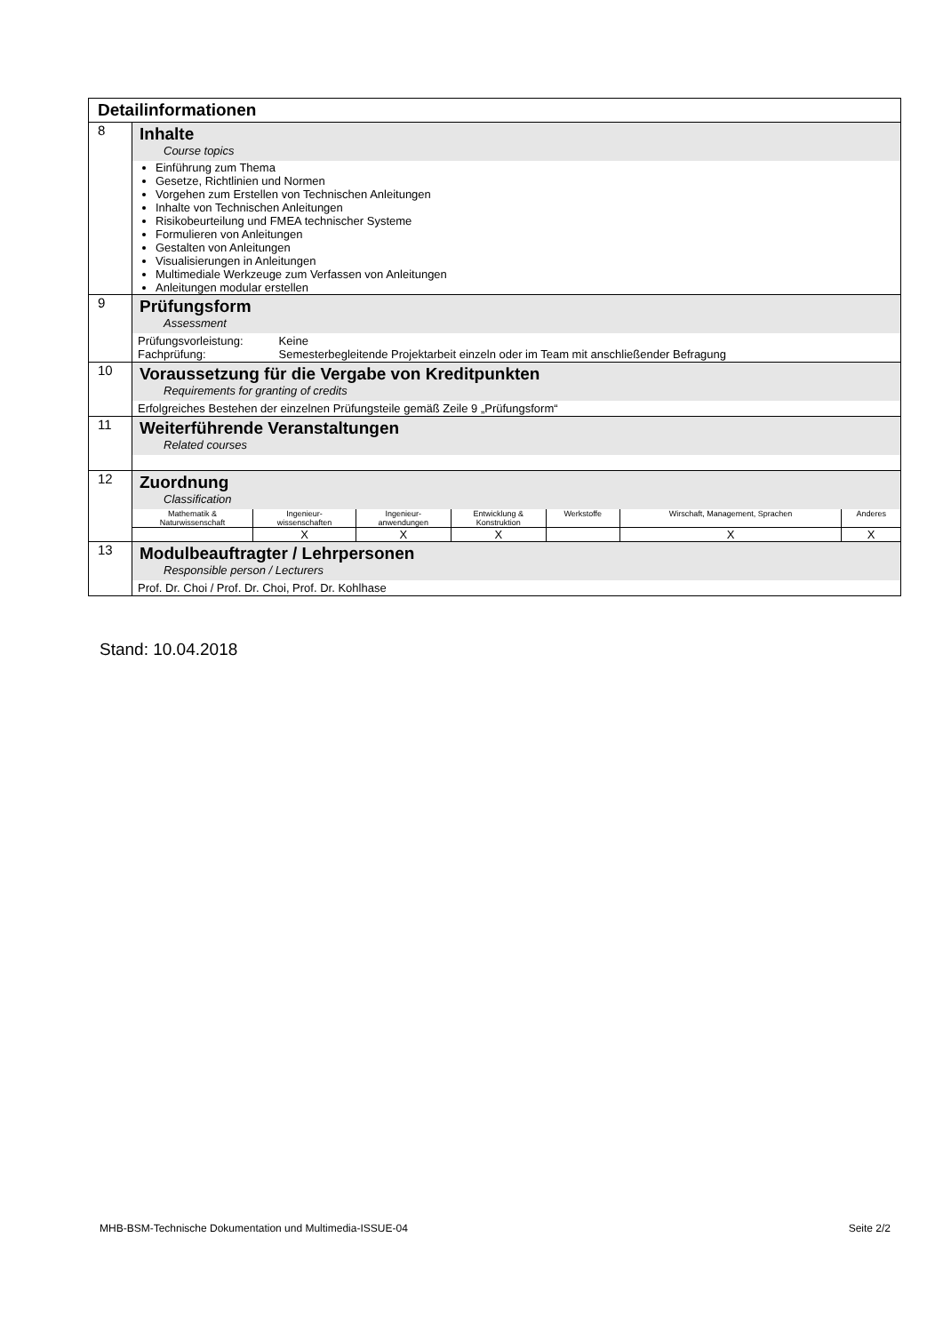| Detailinformationen | |
| 8 | Inhalte Course topics Einführung zum Thema Gesetze, Richtlinien und Normen Vorgehen zum Erstellen von Technischen Anleitungen Inhalte von Technischen Anleitungen Risikobeurteilung und FMEA technischer Systeme Formulieren von Anleitungen Gestalten von Anleitungen Visualisierungen in Anleitungen Multimediale Werkzeuge zum Verfassen von Anleitungen Anleitungen modular erstellen |
| 9 | Prüfungsform Assessment Prüfungsvorleistung: Keine Fachprüfung: Semesterbegleitende Projektarbeit einzeln oder im Team mit anschließender Befragung |
| 10 | Voraussetzung für die Vergabe von Kreditpunkten Requirements for granting of credits Erfolgreiches Bestehen der einzelnen Prüfungsteile gemäß Zeile 9 „Prüfungsform“ |
| 11 | Weiterführende Veranstaltungen Related courses |
| 12 | Zuordnung Classification / Mathematik & Naturwissenschaft / Ingenieur- wissenschaften / Ingenieur- anwendungen / Entwicklung & Konstruktion / Werkstoffe / Wirschaft, Management, Sprachen / Anderes / / / X / X / X / / X / X / |
| 13 | Modulbeauftragter / Lehrpersonen Responsible person / Lecturers Prof. Dr. Choi / Prof. Dr. Choi, Prof. Dr. Kohlhase |
Stand: 10.04.2018
MHB-BSM-Technische Dokumentation und Multimedia-ISSUE-04 Seite 2/2